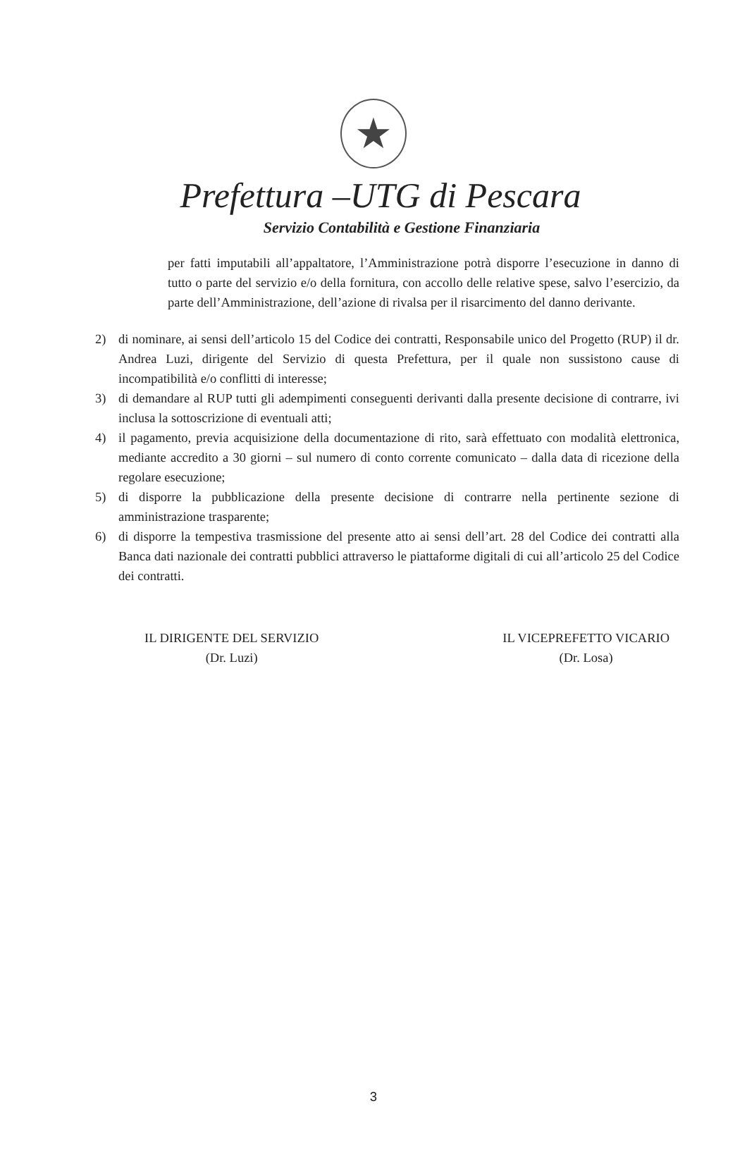★
Prefettura –UTG di Pescara
Servizio Contabilità e Gestione Finanziaria
per fatti imputabili all’appaltatore, l’Amministrazione potrà disporre l’esecuzione in danno di tutto o parte del servizio e/o della fornitura, con accollo delle relative spese, salvo l’esercizio, da parte dell’Amministrazione, dell’azione di rivalsa per il risarcimento del danno derivante.
2) di nominare, ai sensi dell’articolo 15 del Codice dei contratti, Responsabile unico del Progetto (RUP) il dr. Andrea Luzi, dirigente del Servizio di questa Prefettura, per il quale non sussistono cause di incompatibilità e/o conflitti di interesse;
3) di demandare al RUP tutti gli adempimenti conseguenti derivanti dalla presente decisione di contrarre, ivi inclusa la sottoscrizione di eventuali atti;
4) il pagamento, previa acquisizione della documentazione di rito, sarà effettuato con modalità elettronica, mediante accredito a 30 giorni – sul numero di conto corrente comunicato – dalla data di ricezione della regolare esecuzione;
5) di disporre la pubblicazione della presente decisione di contrarre nella pertinente sezione di amministrazione trasparente;
6) di disporre la tempestiva trasmissione del presente atto ai sensi dell’art. 28 del Codice dei contratti alla Banca dati nazionale dei contratti pubblici attraverso le piattaforme digitali di cui all’articolo 25 del Codice dei contratti.
IL DIRIGENTE DEL SERVIZIO
(Dr. Luzi)
IL VICEPREFETTO VICARIO
(Dr. Losa)
3